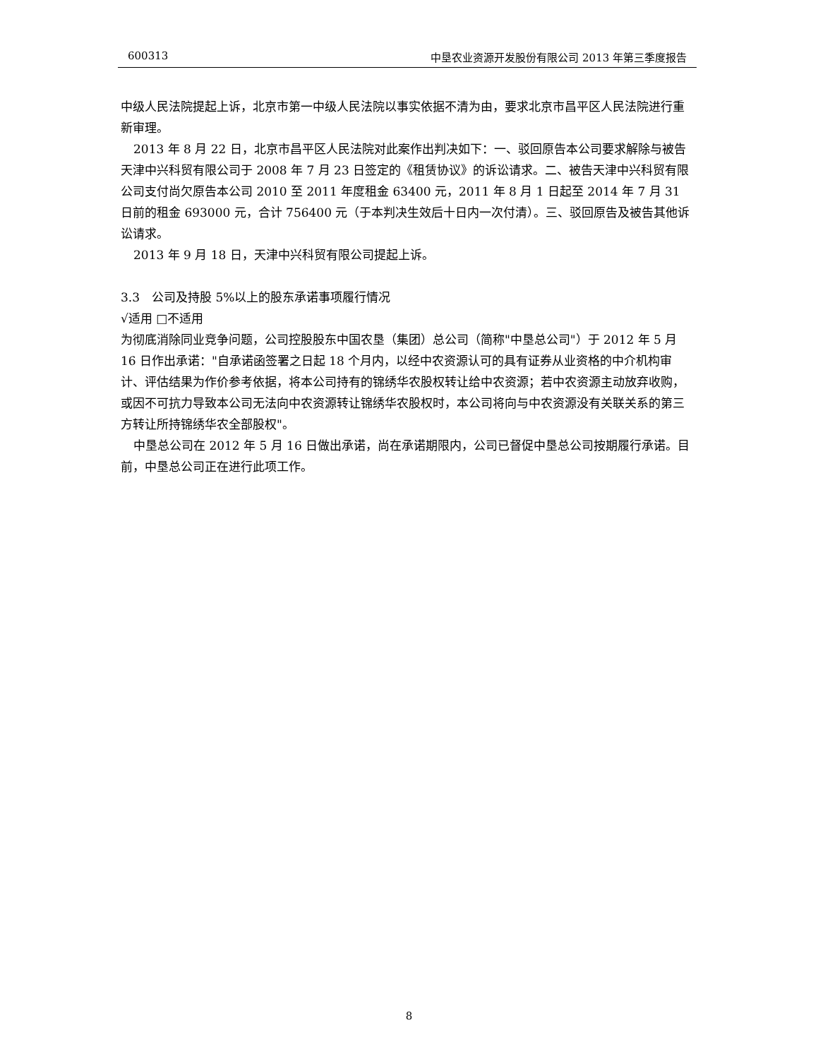600313 中垦农业资源开发股份有限公司 2013 年第三季度报告
中级人民法院提起上诉，北京市第一中级人民法院以事实依据不清为由，要求北京市昌平区人民法院进行重新审理。
2013 年 8 月 22 日，北京市昌平区人民法院对此案作出判决如下：一、驳回原告本公司要求解除与被告天津中兴科贸有限公司于 2008 年 7 月 23 日签定的《租赁协议》的诉讼请求。二、被告天津中兴科贸有限公司支付尚欠原告本公司 2010 至 2011 年度租金 63400 元，2011 年 8 月 1 日起至 2014 年 7 月 31 日前的租金 693000 元，合计 756400 元（于本判决生效后十日内一次付清）。三、驳回原告及被告其他诉讼请求。
2013 年 9 月 18 日，天津中兴科贸有限公司提起上诉。
3.3　公司及持股 5%以上的股东承诺事项履行情况
√适用 □不适用
为彻底消除同业竞争问题，公司控股股东中国农垦（集团）总公司（简称"中垦总公司"）于 2012 年 5 月 16 日作出承诺："自承诺函签署之日起 18 个月内，以经中农资源认可的具有证券从业资格的中介机构审计、评估结果为作价参考依据，将本公司持有的锦绣华农股权转让给中农资源；若中农资源主动放弃收购，或因不可抗力导致本公司无法向中农资源转让锦绣华农股权时，本公司将向与中农资源没有关联关系的第三方转让所持锦绣华农全部股权"。
中垦总公司在 2012 年 5 月 16 日做出承诺，尚在承诺期限内，公司已督促中垦总公司按期履行承诺。目前，中垦总公司正在进行此项工作。
8